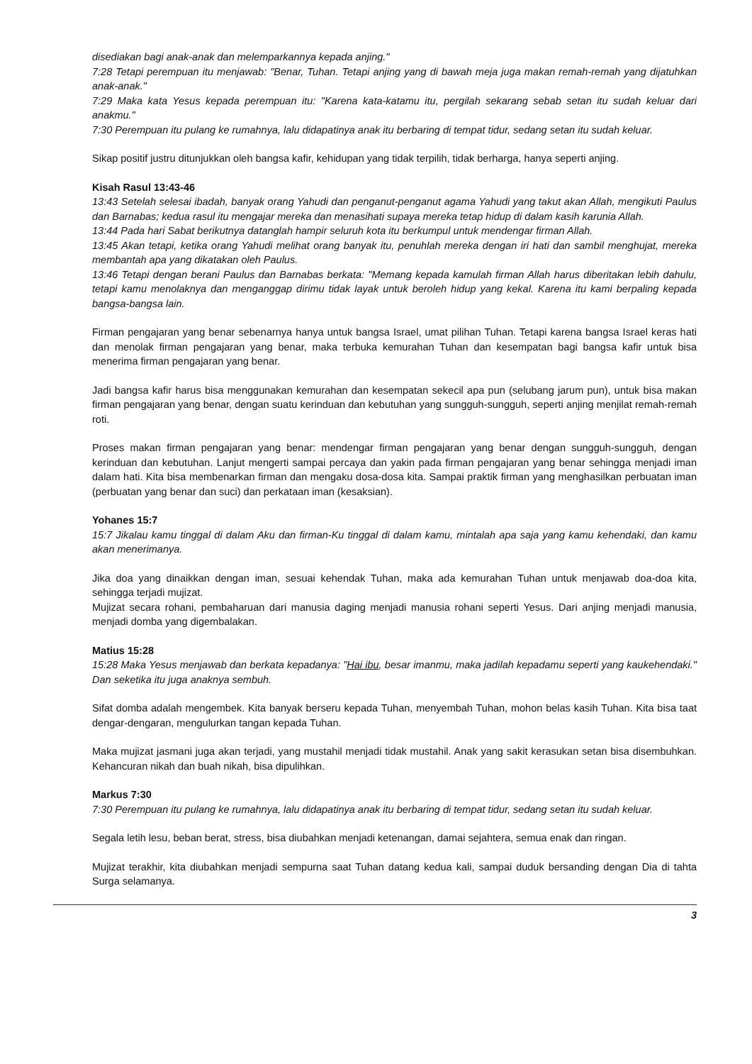disediakan bagi anak-anak dan melemparkannya kepada anjing."
7:28 Tetapi perempuan itu menjawab: "Benar, Tuhan. Tetapi anjing yang di bawah meja juga makan remah-remah yang dijatuhkan anak-anak."
7:29 Maka kata Yesus kepada perempuan itu: "Karena kata-katamu itu, pergilah sekarang sebab setan itu sudah keluar dari anakmu."
7:30 Perempuan itu pulang ke rumahnya, lalu didapatinya anak itu berbaring di tempat tidur, sedang setan itu sudah keluar.
Sikap positif justru ditunjukkan oleh bangsa kafir, kehidupan yang tidak terpilih, tidak berharga, hanya seperti anjing.
Kisah Rasul 13:43-46
13:43 Setelah selesai ibadah, banyak orang Yahudi dan penganut-penganut agama Yahudi yang takut akan Allah, mengikuti Paulus dan Barnabas; kedua rasul itu mengajar mereka dan menasihati supaya mereka tetap hidup di dalam kasih karunia Allah.
13:44 Pada hari Sabat berikutnya datanglah hampir seluruh kota itu berkumpul untuk mendengar firman Allah.
13:45 Akan tetapi, ketika orang Yahudi melihat orang banyak itu, penuhlah mereka dengan iri hati dan sambil menghujat, mereka membantah apa yang dikatakan oleh Paulus.
13:46 Tetapi dengan berani Paulus dan Barnabas berkata: "Memang kepada kamulah firman Allah harus diberitakan lebih dahulu, tetapi kamu menolaknya dan menganggap dirimu tidak layak untuk beroleh hidup yang kekal. Karena itu kami berpaling kepada bangsa-bangsa lain.
Firman pengajaran yang benar sebenarnya hanya untuk bangsa Israel, umat pilihan Tuhan. Tetapi karena bangsa Israel keras hati dan menolak firman pengajaran yang benar, maka terbuka kemurahan Tuhan dan kesempatan bagi bangsa kafir untuk bisa menerima firman pengajaran yang benar.
Jadi bangsa kafir harus bisa menggunakan kemurahan dan kesempatan sekecil apa pun (selubang jarum pun), untuk bisa makan firman pengajaran yang benar, dengan suatu kerinduan dan kebutuhan yang sungguh-sungguh, seperti anjing menjilat remah-remah roti.
Proses makan firman pengajaran yang benar: mendengar firman pengajaran yang benar dengan sungguh-sungguh, dengan kerinduan dan kebutuhan. Lanjut mengerti sampai percaya dan yakin pada firman pengajaran yang benar sehingga menjadi iman dalam hati. Kita bisa membenarkan firman dan mengaku dosa-dosa kita. Sampai praktik firman yang menghasilkan perbuatan iman (perbuatan yang benar dan suci) dan perkataan iman (kesaksian).
Yohanes 15:7
15:7 Jikalau kamu tinggal di dalam Aku dan firman-Ku tinggal di dalam kamu, mintalah apa saja yang kamu kehendaki, dan kamu akan menerimanya.
Jika doa yang dinaikkan dengan iman, sesuai kehendak Tuhan, maka ada kemurahan Tuhan untuk menjawab doa-doa kita, sehingga terjadi mujizat.
Mujizat secara rohani, pembaharuan dari manusia daging menjadi manusia rohani seperti Yesus. Dari anjing menjadi manusia, menjadi domba yang digembalakan.
Matius 15:28
15:28 Maka Yesus menjawab dan berkata kepadanya: "Hai ibu, besar imanmu, maka jadilah kepadamu seperti yang kaukehendaki." Dan seketika itu juga anaknya sembuh.
Sifat domba adalah mengembek. Kita banyak berseru kepada Tuhan, menyembah Tuhan, mohon belas kasih Tuhan. Kita bisa taat dengar-dengaran, mengulurkan tangan kepada Tuhan.
Maka mujizat jasmani juga akan terjadi, yang mustahil menjadi tidak mustahil. Anak yang sakit kerasukan setan bisa disembuhkan. Kehancuran nikah dan buah nikah, bisa dipulihkan.
Markus 7:30
7:30 Perempuan itu pulang ke rumahnya, lalu didapatinya anak itu berbaring di tempat tidur, sedang setan itu sudah keluar.
Segala letih lesu, beban berat, stress, bisa diubahkan menjadi ketenangan, damai sejahtera, semua enak dan ringan.
Mujizat terakhir, kita diubahkan menjadi sempurna saat Tuhan datang kedua kali, sampai duduk bersanding dengan Dia di tahta Surga selamanya.
3